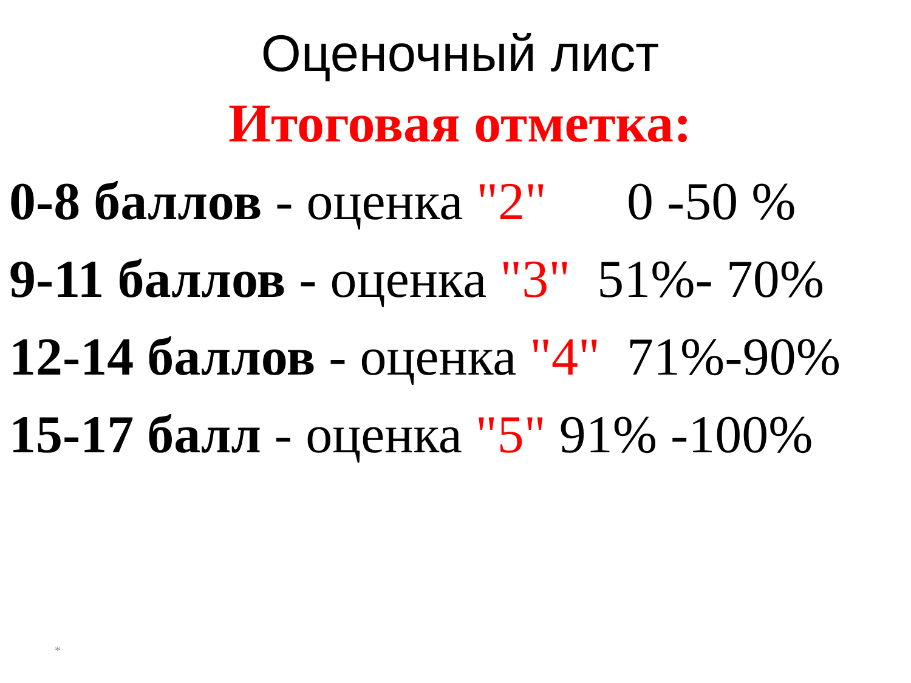Оценочный лист
Итоговая отметка:
0-8 баллов - оценка "2" 0 -50 %
9-11 баллов - оценка "3" 51%- 70%
12-14 баллов - оценка "4" 71%-90%
15-17 балл - оценка "5" 91% -100%
*